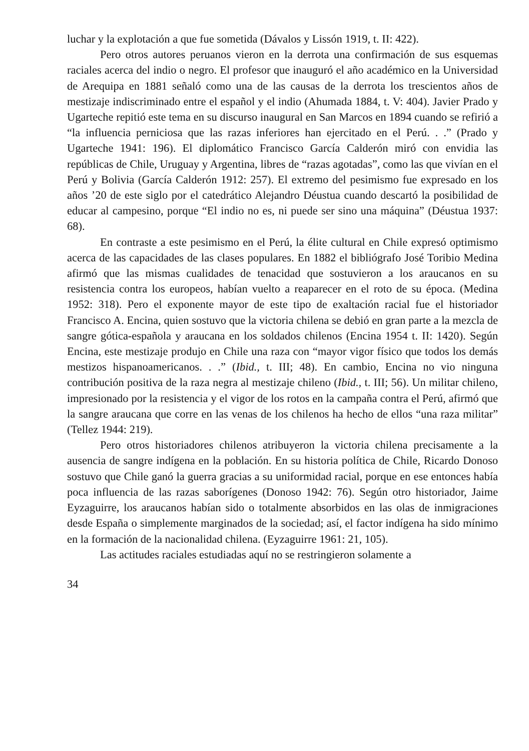luchar y la explotación a que fue sometida (Dávalos y Lissón 1919, t. II: 422).
Pero otros autores peruanos vieron en la derrota una confirmación de sus esquemas raciales acerca del indio o negro. El profesor que inauguró el año académico en la Universidad de Arequipa en 1881 señaló como una de las causas de la derrota los trescientos años de mestizaje indiscriminado entre el español y el indio (Ahumada 1884, t. V: 404). Javier Prado y Ugarteche repitió este tema en su discurso inaugural en San Marcos en 1894 cuando se refirió a “la influencia perniciosa que las razas inferiores han ejercitado en el Perú. . .” (Prado y Ugarteche 1941: 196). El diplomático Francisco García Calderón miró con envidia las repúblicas de Chile, Uruguay y Argentina, libres de “razas agotadas”, como las que vivían en el Perú y Bolivia (García Calderón 1912: 257). El extremo del pesimismo fue expresado en los años ’20 de este siglo por el catedrático Alejandro Déustua cuando descartó la posibilidad de educar al campesino, porque “El indio no es, ni puede ser sino una máquina” (Déustua 1937: 68).
En contraste a este pesimismo en el Perú, la élite cultural en Chile expresó optimismo acerca de las capacidades de las clases populares. En 1882 el bibliógrafo José Toribio Medina afirmó que las mismas cualidades de tenacidad que sostuvieron a los araucanos en su resistencia contra los europeos, habían vuelto a reaparecer en el roto de su época. (Medina 1952: 318). Pero el exponente mayor de este tipo de exaltación racial fue el historiador Francisco A. Encina, quien sostuvo que la victoria chilena se debió en gran parte a la mezcla de sangre gótica-española y araucana en los soldados chilenos (Encina 1954 t. II: 1420). Según Encina, este mestizaje produjo en Chile una raza con “mayor vigor físico que todos los demás mestizos hispanoamericanos. . .” (Ibid., t. III; 48). En cambio, Encina no vio ninguna contribución positiva de la raza negra al mestizaje chileno (Ibid., t. III; 56). Un militar chileno, impresionado por la resistencia y el vigor de los rotos en la campaña contra el Perú, afirmó que la sangre araucana que corre en las venas de los chilenos ha hecho de ellos “una raza militar” (Tellez 1944: 219).
Pero otros historiadores chilenos atribuyeron la victoria chilena precisamente a la ausencia de sangre indígena en la población. En su historia política de Chile, Ricardo Donoso sostuvo que Chile ganó la guerra gracias a su uniformidad racial, porque en ese entonces había poca influencia de las razas saborígenes (Donoso 1942: 76). Según otro historiador, Jaime Eyzaguirre, los araucanos habían sido o totalmente absorbidos en las olas de inmigraciones desde España o simplemente marginados de la sociedad; así, el factor indígena ha sido mínimo en la formación de la nacionalidad chilena. (Eyzaguirre 1961: 21, 105).
Las actitudes raciales estudiadas aquí no se restringieron solamente a
34